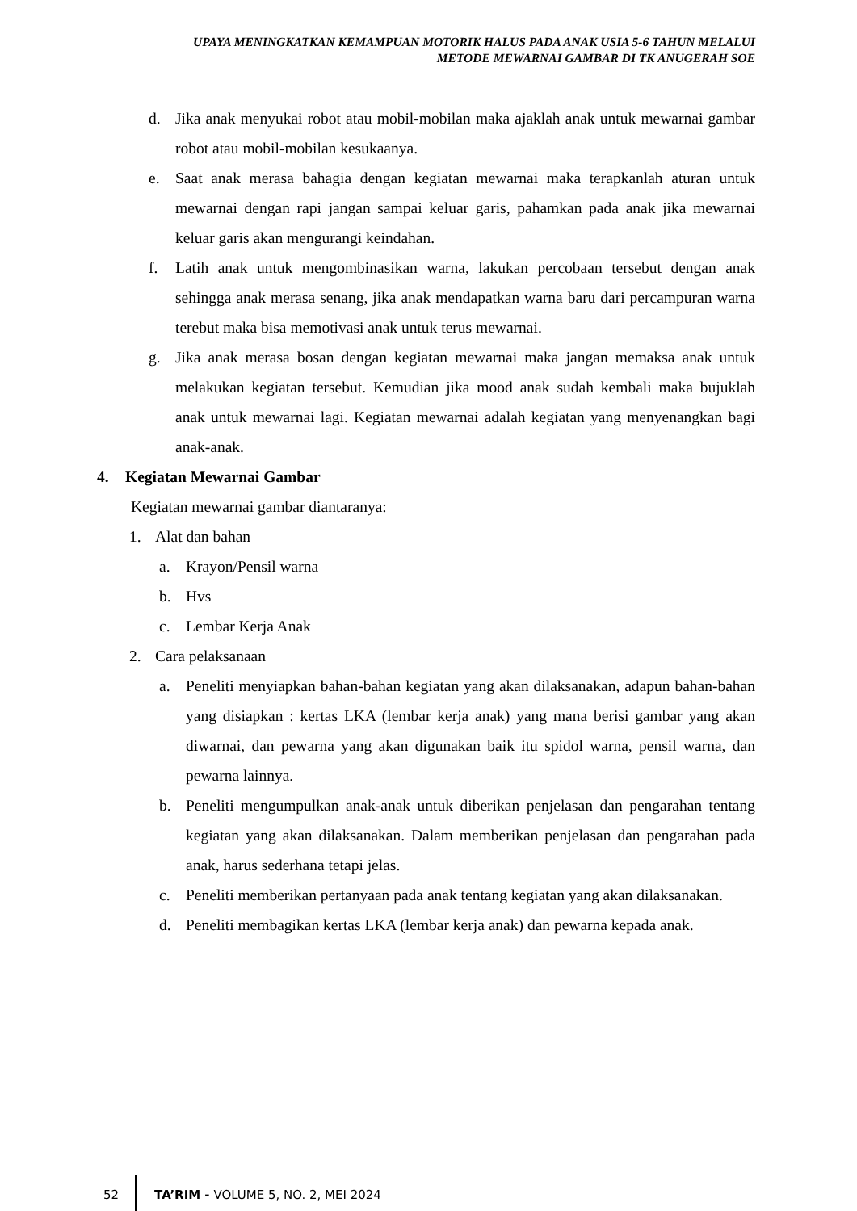UPAYA MENINGKATKAN KEMAMPUAN MOTORIK HALUS PADA ANAK USIA 5-6 TAHUN MELALUI
METODE MEWARNAI GAMBAR DI TK ANUGERAH SOE
d. Jika anak menyukai robot atau mobil-mobilan maka ajaklah anak untuk mewarnai gambar robot atau mobil-mobilan kesukaanya.
e. Saat anak merasa bahagia dengan kegiatan mewarnai maka terapkanlah aturan untuk mewarnai dengan rapi jangan sampai keluar garis, pahamkan pada anak jika mewarnai keluar garis akan mengurangi keindahan.
f. Latih anak untuk mengombinasikan warna, lakukan percobaan tersebut dengan anak sehingga anak merasa senang, jika anak mendapatkan warna baru dari percampuran warna terebut maka bisa memotivasi anak untuk terus mewarnai.
g. Jika anak merasa bosan dengan kegiatan mewarnai maka jangan memaksa anak untuk melakukan kegiatan tersebut. Kemudian jika mood anak sudah kembali maka bujuklah anak untuk mewarnai lagi. Kegiatan mewarnai adalah kegiatan yang menyenangkan bagi anak-anak.
4. Kegiatan Mewarnai Gambar
Kegiatan mewarnai gambar diantaranya:
1. Alat dan bahan
a. Krayon/Pensil warna
b. Hvs
c. Lembar Kerja Anak
2. Cara pelaksanaan
a. Peneliti menyiapkan bahan-bahan kegiatan yang akan dilaksanakan, adapun bahan-bahan yang disiapkan : kertas LKA (lembar kerja anak) yang mana berisi gambar yang akan diwarnai, dan pewarna yang akan digunakan baik itu spidol warna, pensil warna, dan pewarna lainnya.
b. Peneliti mengumpulkan anak-anak untuk diberikan penjelasan dan pengarahan tentang kegiatan yang akan dilaksanakan. Dalam memberikan penjelasan dan pengarahan pada anak, harus sederhana tetapi jelas.
c. Peneliti memberikan pertanyaan pada anak tentang kegiatan yang akan dilaksanakan.
d. Peneliti membagikan kertas LKA (lembar kerja anak) dan pewarna kepada anak.
52 TA’RIM - VOLUME 5, NO. 2, MEI 2024